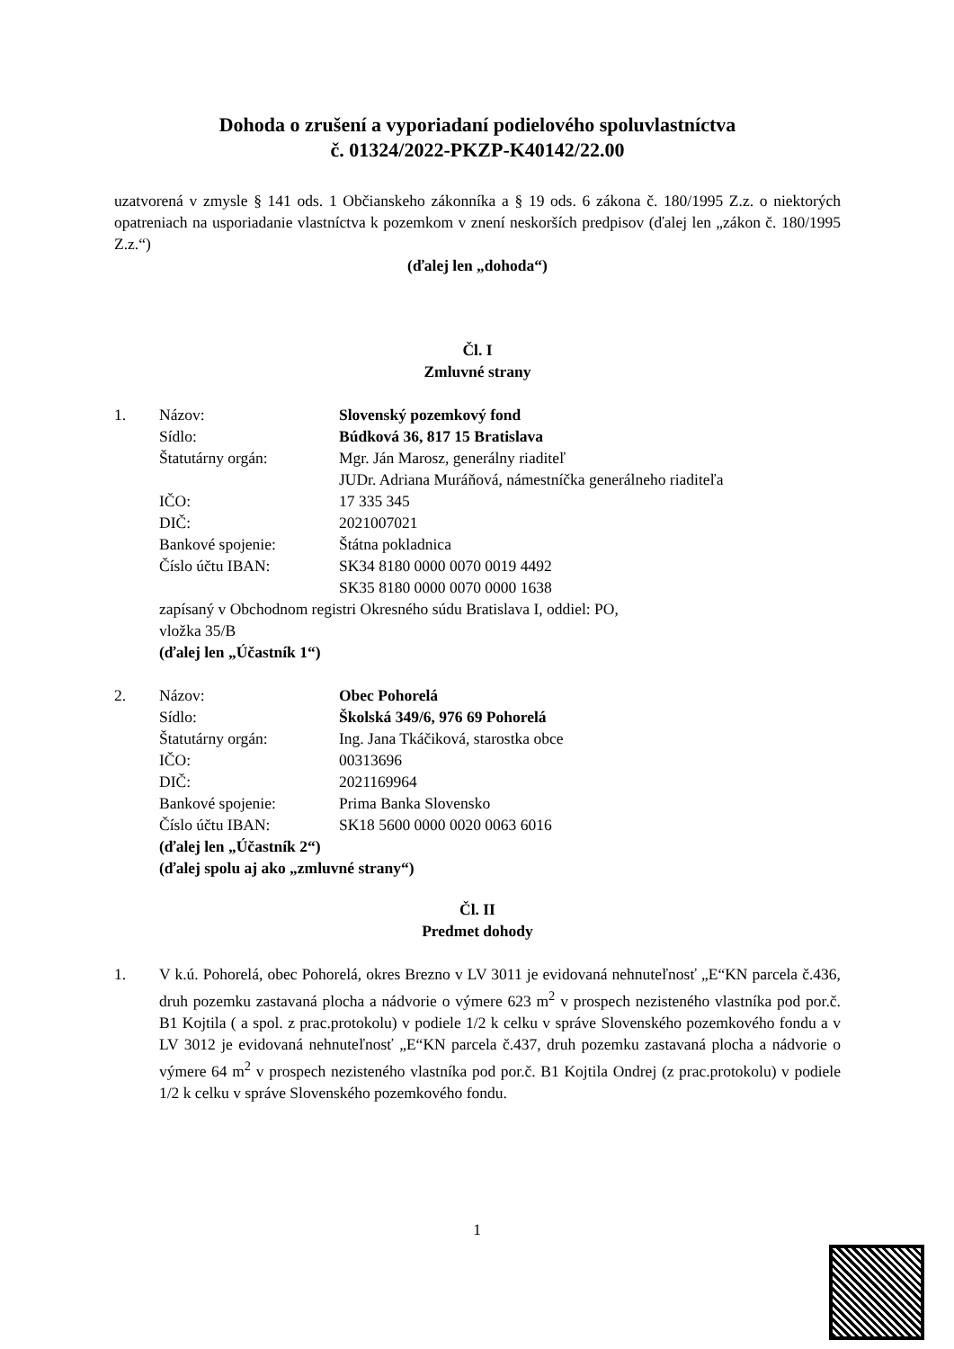Dohoda o zrušení a vyporiadaní podielového spoluvlastníctva
č. 01324/2022-PKZP-K40142/22.00
uzatvorená v zmysle § 141 ods. 1 Občianskeho zákonníka a § 19 ods. 6 zákona č. 180/1995 Z.z. o niektorých opatreniach na usporiadanie vlastníctva k pozemkom v znení neskorších predpisov (ďalej len „zákon č. 180/1995 Z.z.“)
(ďalej len „dohoda“)
Čl. I
Zmluvné strany
1. Názov: Slovenský pozemkový fond
Sídlo: Búdková 36, 817 15 Bratislava
Štatutárny orgán: Mgr. Ján Marosz, generálny riaditeľ
JUDr. Adriana Muráňová, námestníčka generálneho riaditeľa
IČO: 17 335 345
DIČ: 2021007021
Bankové spojenie: Štátna pokladnica
Číslo účtu IBAN: SK34 8180 0000 0070 0019 4492
SK35 8180 0000 0070 0000 1638
zapísaný v Obchodnom registri Okresného súdu Bratislava I, oddiel: PO,
vložka 35/B
(ďalej len „Účastník 1“)
2. Názov: Obec Pohorelá
Sídlo: Školská 349/6, 976 69 Pohorelá
Štatutárny orgán: Ing. Jana Tkáčiková, starostka obce
IČO: 00313696
DIČ: 2021169964
Bankové spojenie: Prima Banka Slovensko
Číslo účtu IBAN: SK18 5600 0000 0020 0063 6016
(ďalej len „Účastník 2“)
(ďalej spolu aj ako „zmluvné strany“)
Čl. II
Predmet dohody
1. V k.ú. Pohorelá, obec Pohorelá, okres Brezno v LV 3011 je evidovaná nehnuteľnosť „E“KN parcela č.436, druh pozemku zastavaná plocha a nádvorie o výmere 623 m<sup>2</sup> v prospech nezisteného vlastníka pod por.č. B1 Kojtila ( a spol. z prac.protokolu) v podiele 1/2 k celku v správe Slovenského pozemkového fondu a v LV 3012 je evidovaná nehnuteľnosť „E“KN parcela č.437, druh pozemku zastavaná plocha a nádvorie o výmere 64 m<sup>2</sup> v prospech nezisteného vlastníka pod por.č. B1 Kojtila Ondrej (z prac.protokolu) v podiele 1/2 k celku v správe Slovenského pozemkového fondu.
1